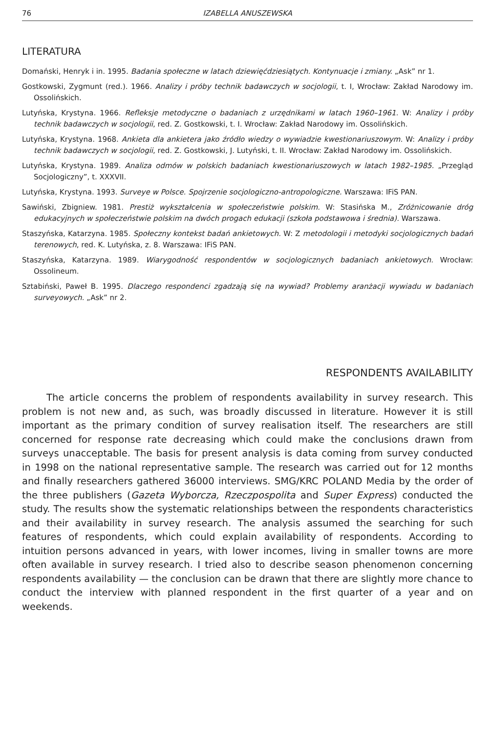76 IZABELLA ANUSZEWSKA
LITERATURA
Domański, Henryk i in. 1995. Badania społeczne w latach dziewięćdziesiątych. Kontynuacje i zmiany. „Ask” nr 1.
Gostkowski, Zygmunt (red.). 1966. Analizy i próby technik badawczych w socjologii, t. I, Wrocław: Zakład Narodowy im. Ossolińskich.
Lutyńska, Krystyna. 1966. Refleksje metodyczne o badaniach z urzędnikami w latach 1960–1961. W: Analizy i próby technik badawczych w socjologii, red. Z. Gostkowski, t. I. Wrocław: Zakład Narodowy im. Ossolińskich.
Lutyńska, Krystyna. 1968. Ankieta dla ankietera jako źródło wiedzy o wywiadzie kwestionariuszowym. W: Analizy i próby technik badawczych w socjologii, red. Z. Gostkowski, J. Lutyński, t. II. Wrocław: Zakład Narodowy im. Ossolińskich.
Lutyńska, Krystyna. 1989. Analiza odmów w polskich badaniach kwestionariuszowych w latach 1982–1985. „Przegląd Socjologiczny”, t. XXXVII.
Lutyńska, Krystyna. 1993. Surveye w Polsce. Spojrzenie socjologiczno-antropologiczne. Warszawa: IFiS PAN.
Sawiński, Zbigniew. 1981. Prestiż wykształcenia w społeczeństwie polskim. W: Stasińska M., Zróżnicowanie dróg edukacyjnych w społeczeństwie polskim na dwóch progach edukacji (szkoła podstawowa i średnia). Warszawa.
Staszyńska, Katarzyna. 1985. Społeczny kontekst badań ankietowych. W: Z metodologii i metodyki socjologicznych badań terenowych, red. K. Lutyńska, z. 8. Warszawa: IFiS PAN.
Staszyńska, Katarzyna. 1989. Wiarygodność respondentów w socjologicznych badaniach ankietowych. Wrocław: Ossolineum.
Sztabiński, Paweł B. 1995. Dlaczego respondenci zgadzają się na wywiad? Problemy aranżacji wywiadu w badaniach surveyowych. „Ask” nr 2.
RESPONDENTS AVAILABILITY
The article concerns the problem of respondents availability in survey research. This problem is not new and, as such, was broadly discussed in literature. However it is still important as the primary condition of survey realisation itself. The researchers are still concerned for response rate decreasing which could make the conclusions drawn from surveys unacceptable. The basis for present analysis is data coming from survey conducted in 1998 on the national representative sample. The research was carried out for 12 months and finally researchers gathered 36000 interviews. SMG/KRC POLAND Media by the order of the three publishers (Gazeta Wyborcza, Rzeczpospolita and Super Express) conducted the study. The results show the systematic relationships between the respondents characteristics and their availability in survey research. The analysis assumed the searching for such features of respondents, which could explain availability of respondents. According to intuition persons advanced in years, with lower incomes, living in smaller towns are more often available in survey research. I tried also to describe season phenomenon concerning respondents availability — the conclusion can be drawn that there are slightly more chance to conduct the interview with planned respondent in the first quarter of a year and on weekends.